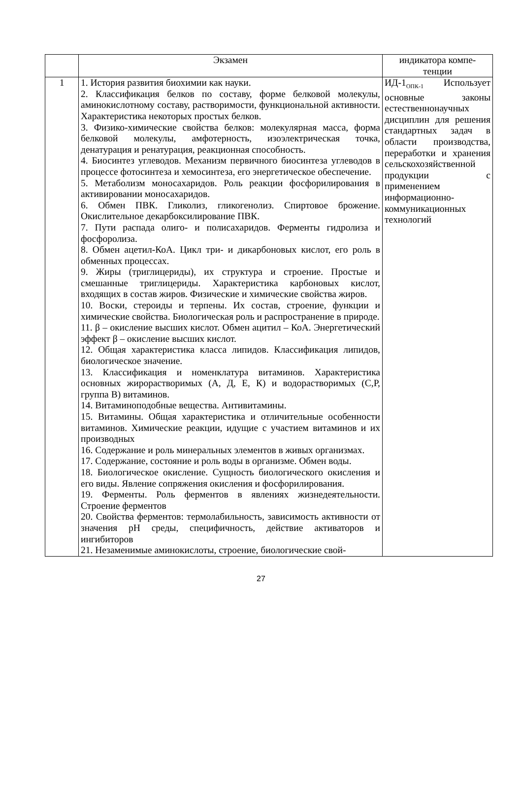| | Экзамен | индикатора компе- тенции |
| 1 | 1. История развития биохимии как науки. 2. Классификация белков по составу, форме белковой молекулы, аминокислотному составу, растворимости, функциональной активности. Характеристика некоторых простых белков. 3. Физико-химические свойства белков: молекулярная масса, форма белковой молекулы, амфотерность, изоэлектрическая точка, денатурация и ренатурация, реакционная способность. 4. Биосинтез углеводов. Механизм первичного биосинтеза углеводов в процессе фотосинтеза и хемосинтеза, его энергетическое обеспечение. 5. Метаболизм моносахаридов. Роль реакции фосфорилирования в активировании моносахаридов. 6. Обмен ПВК. Гликолиз, гликогенолиз. Спиртовое брожение. Окислительное декарбоксилирование ПВК. 7. Пути распада олиго- и полисахаридов. Ферменты гидролиза и фосфоролиза. 8. Обмен ацетил-КоА. Цикл три- и дикарбоновых кислот, его роль в обменных процессах. 9. Жиры (триглицериды), их структура и строение. Простые и смешанные триглицериды. Характеристика карбоновых кислот, входящих в состав жиров. Физические и химические свойства жиров. 10. Воски, стероиды и терпены. Их состав, строение, функции и химические свойства. Биологическая роль и распространение в природе. 11. β – окисление высших кислот. Обмен ацитил – КоА. Энергетический эффект β – окисление высших кислот. 12. Общая характеристика класса липидов. Классификация липидов, биологическое значение. 13. Классификация и номенклатура витаминов. Характеристика основных жирорастворимых (А, Д, Е, К) и водорастворимых (С,Р, группа В) витаминов. 14. Витаминоподобные вещества. Антивитамины. 15. Витамины. Общая характеристика и отличительные особенности витаминов. Химические реакции, идущие с участием витаминов и их производных 16. Содержание и роль минеральных элементов в живых организмах. 17. Содержание, состояние и роль воды в организме. Обмен воды. 18. Биологическое окисление. Сущность биологического окисления и его виды. Явление сопряжения окисления и фосфорилирования. 19. Ферменты. Роль ферментов в явлениях жизнедеятельности. Строение ферментов 20. Свойства ферментов: термолабильность, зависимость активности от значения pH среды, специфичность, действие активаторов и ингибиторов 21. Незаменимые аминокислоты, строение, биологические свой- | ИД-1<sub>ОПК-1</sub> Использует основные законы естественнонаучных дисциплин для решения стандартных задач в области производства, переработки и хранения сельскохозяйственной продукции с применением информационно-коммуникационных технологий |
27